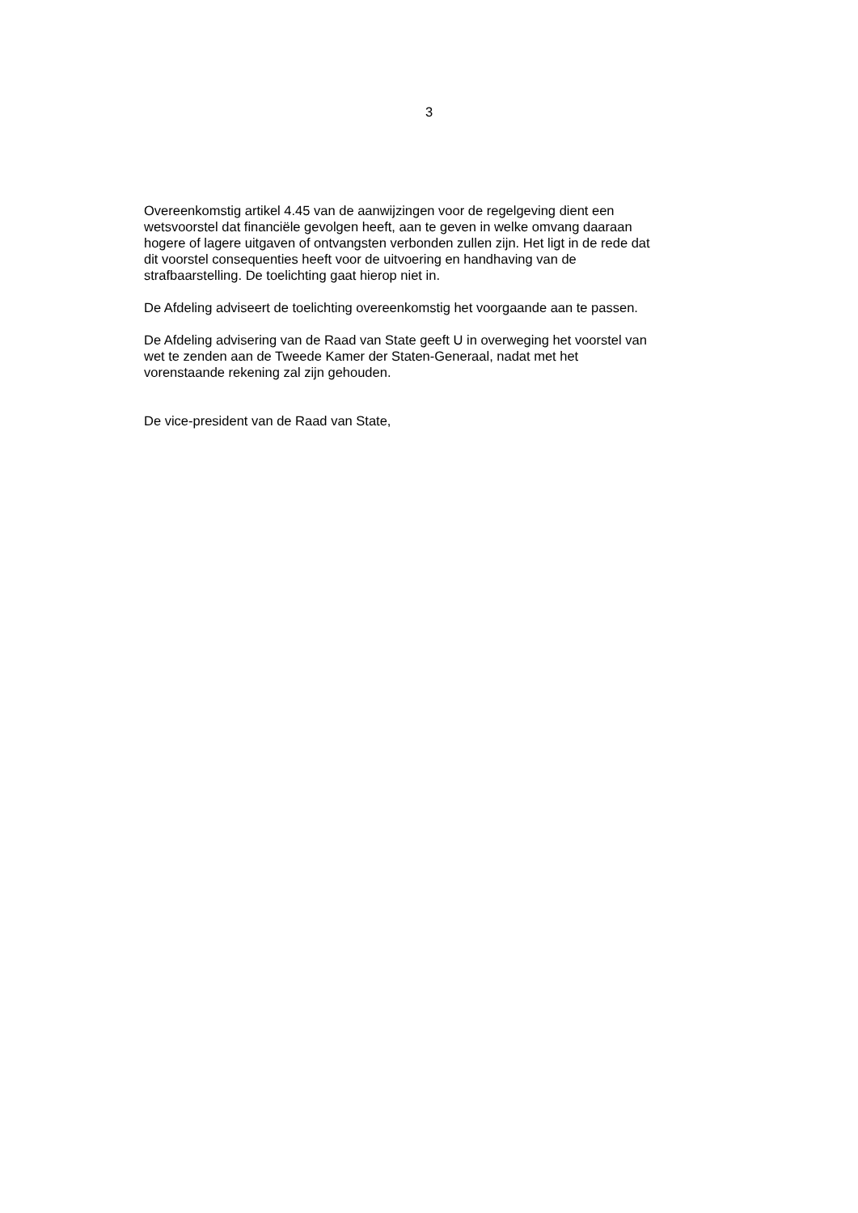3
Overeenkomstig artikel 4.45 van de aanwijzingen voor de regelgeving dient een
wetsvoorstel dat financiële gevolgen heeft, aan te geven in welke omvang daaraan
hogere of lagere uitgaven of ontvangsten verbonden zullen zijn. Het ligt in de rede dat
dit voorstel consequenties heeft voor de uitvoering en handhaving van de
strafbaarstelling. De toelichting gaat hierop niet in.
De Afdeling adviseert de toelichting overeenkomstig het voorgaande aan te passen.
De Afdeling advisering van de Raad van State geeft U in overweging het voorstel van
wet te zenden aan de Tweede Kamer der Staten-Generaal, nadat met het
vorenstaande rekening zal zijn gehouden.
De vice-president van de Raad van State,